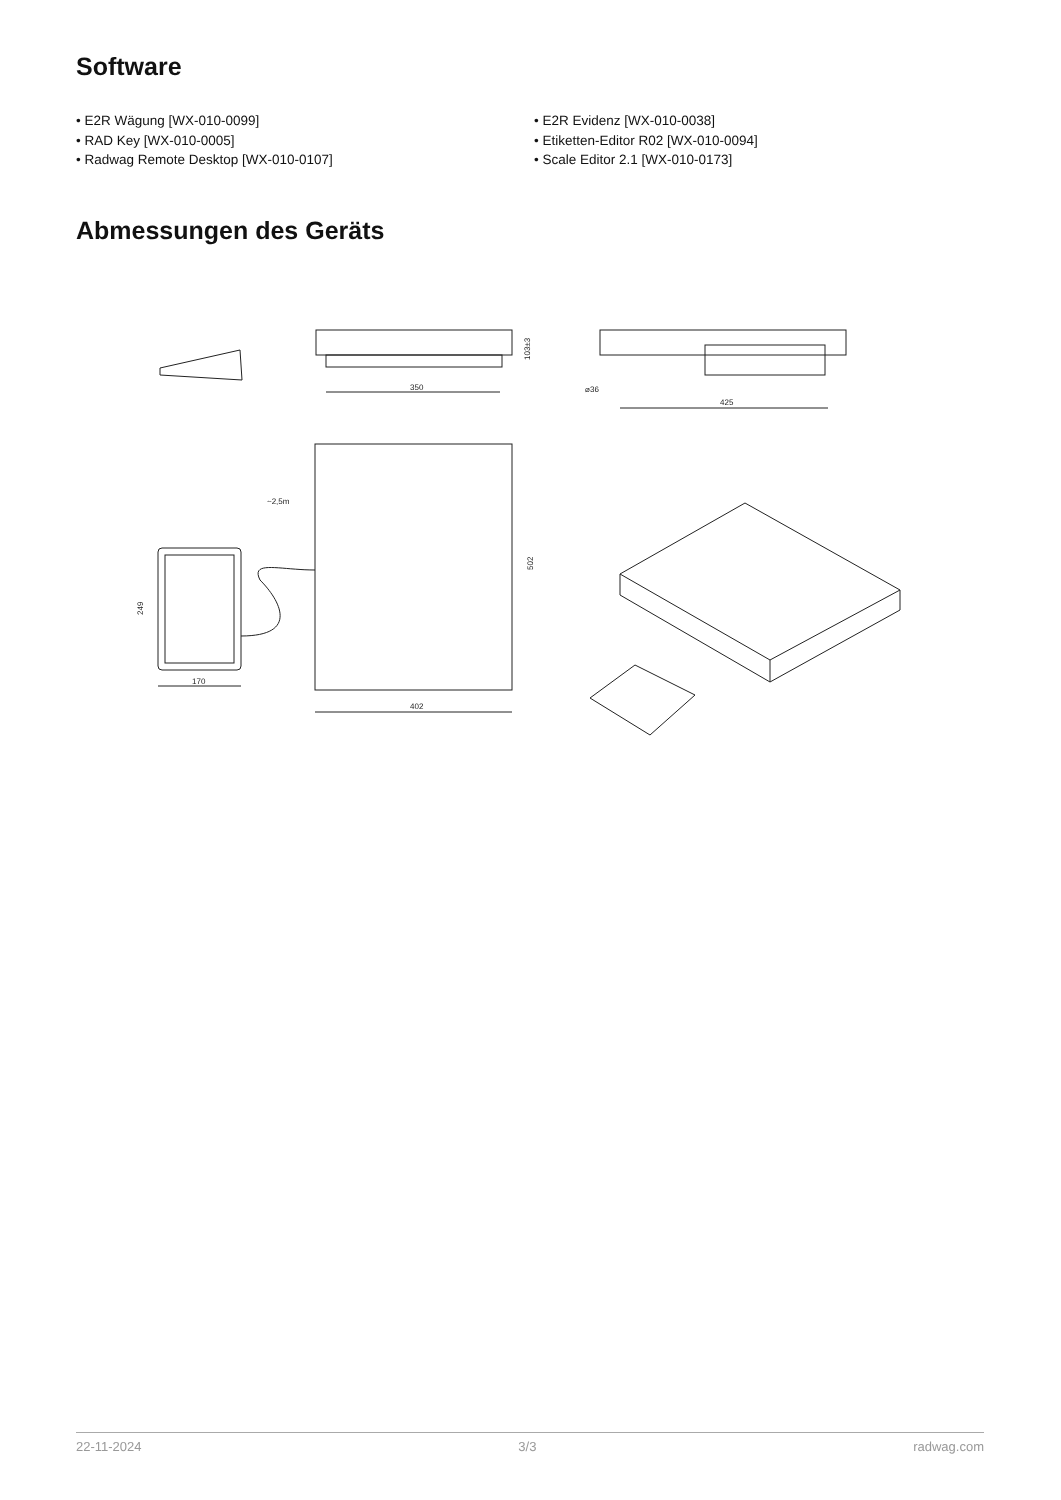Software
• E2R Wägung [WX-010-0099]
• RAD Key [WX-010-0005]
• Radwag Remote Desktop [WX-010-0107]
• E2R Evidenz [WX-010-0038]
• Etiketten-Editor R02 [WX-010-0094]
• Scale Editor 2.1 [WX-010-0173]
Abmessungen des Geräts
350
103±3
425
⌀36
402
502
170
249
~2,5m
22-11-2024 3/3 radwag.com